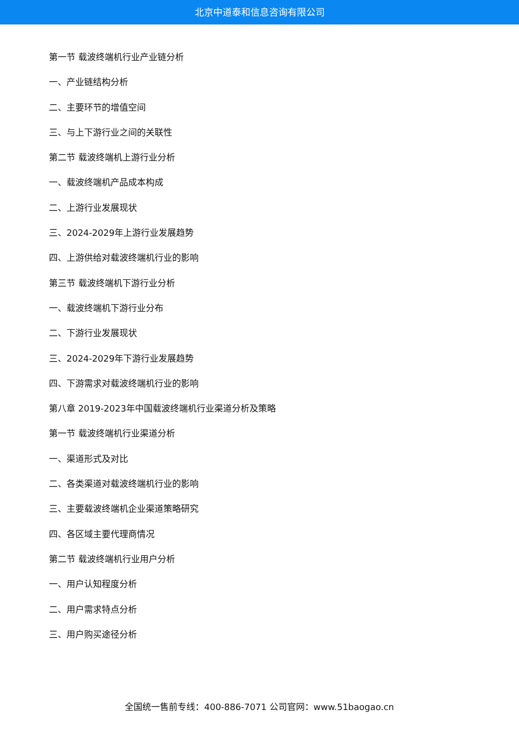北京中道泰和信息咨询有限公司
第一节 载波终端机行业产业链分析
一、产业链结构分析
二、主要环节的增值空间
三、与上下游行业之间的关联性
第二节 载波终端机上游行业分析
一、载波终端机产品成本构成
二、上游行业发展现状
三、2024-2029年上游行业发展趋势
四、上游供给对载波终端机行业的影响
第三节 载波终端机下游行业分析
一、载波终端机下游行业分布
二、下游行业发展现状
三、2024-2029年下游行业发展趋势
四、下游需求对载波终端机行业的影响
第八章 2019-2023年中国载波终端机行业渠道分析及策略
第一节 载波终端机行业渠道分析
一、渠道形式及对比
二、各类渠道对载波终端机行业的影响
三、主要载波终端机企业渠道策略研究
四、各区域主要代理商情况
第二节 载波终端机行业用户分析
一、用户认知程度分析
二、用户需求特点分析
三、用户购买途径分析
全国统一售前专线：400-886-7071 公司官网：www.51baogao.cn